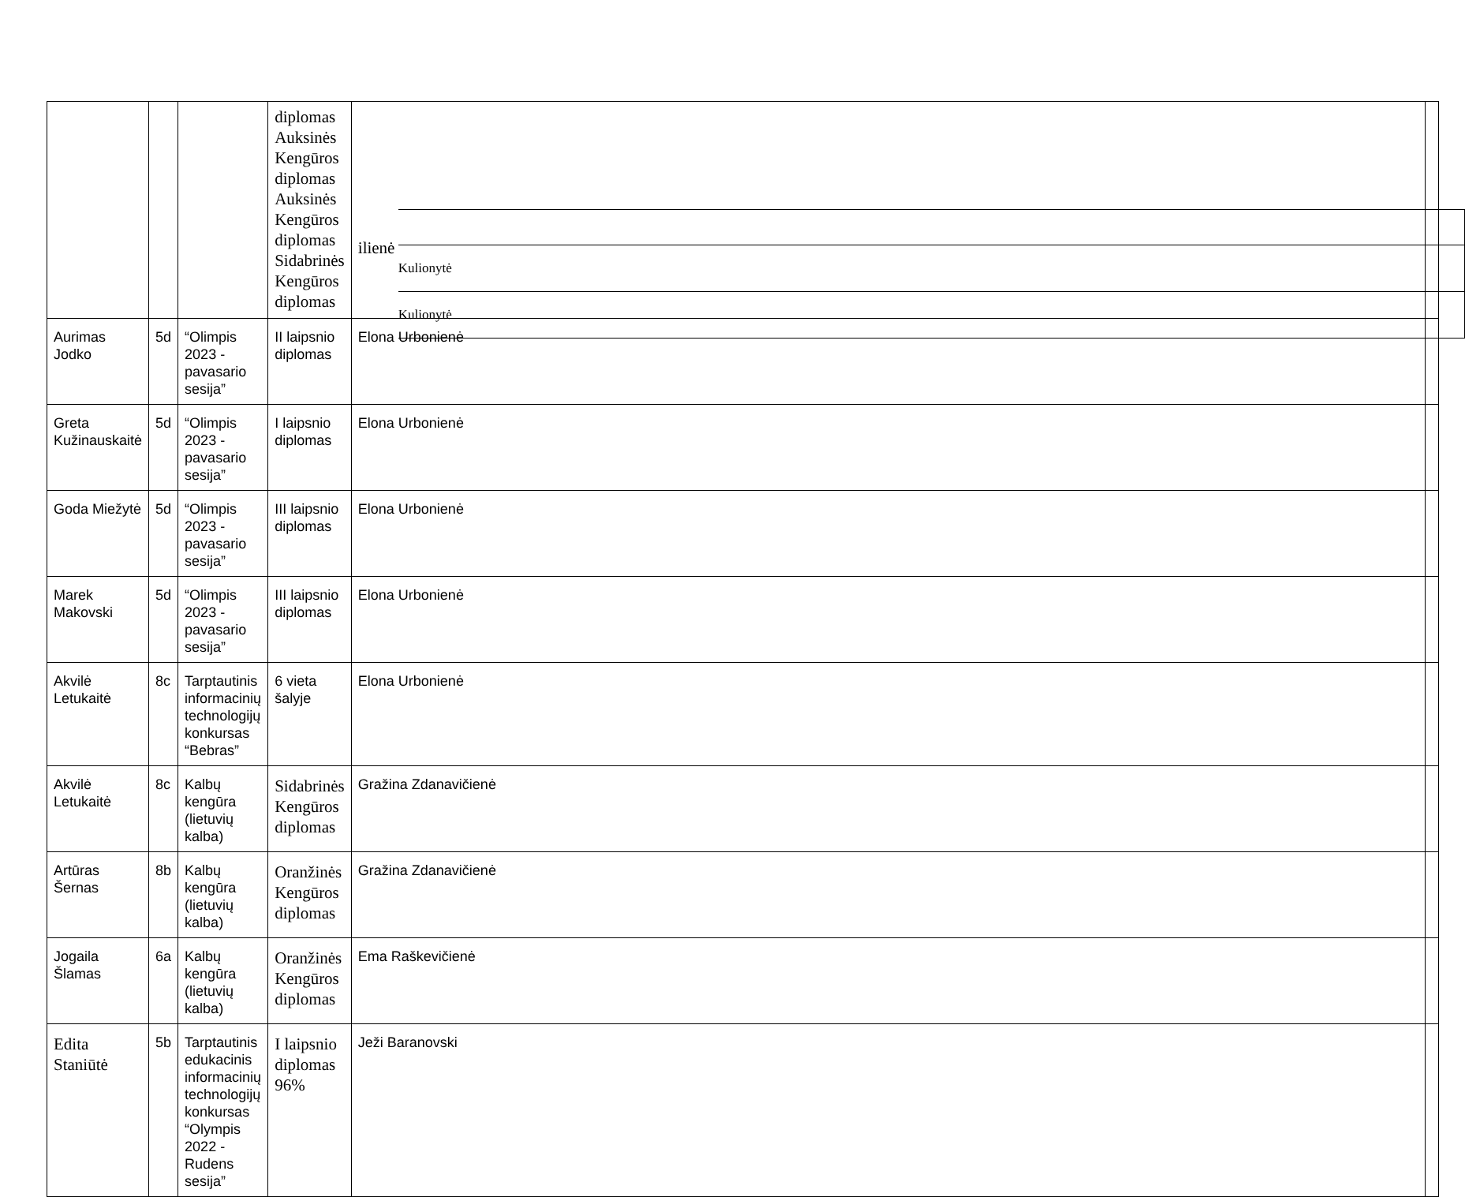| | | | diplomas Auksinės Kengūros diplomas Auksinės Kengūros diplomas Sidabrinės Kengūros diplomas | / Kulionytė / / Kulionytė / ilienė | |
| Aurimas Jodko | 5d | “Olimpis 2023 - pavasario sesija” | II laipsnio diplomas | Elona Urbonienė | |
| Greta Kužinauskaitė | 5d | “Olimpis 2023 - pavasario sesija” | I laipsnio diplomas | Elona Urbonienė | |
| Goda Miežytė | 5d | “Olimpis 2023 - pavasario sesija” | III laipsnio diplomas | Elona Urbonienė | |
| Marek Makovski | 5d | “Olimpis 2023 - pavasario sesija” | III laipsnio diplomas | Elona Urbonienė | |
| Akvilė Letukaitė | 8c | Tarptautinis informacinių technologijų konkursas “Bebras” | 6 vieta šalyje | Elona Urbonienė | |
| Akvilė Letukaitė | 8c | Kalbų kengūra (lietuvių kalba) | Sidabrinės Kengūros diplomas | Gražina Zdanavičienė | |
| Artūras Šernas | 8b | Kalbų kengūra (lietuvių kalba) | Oranžinės Kengūros diplomas | Gražina Zdanavičienė | |
| Jogaila Šlamas | 6a | Kalbų kengūra (lietuvių kalba) | Oranžinės Kengūros diplomas | Ema Raškevičienė | |
| Edita Staniūtė | 5b | Tarptautinis edukacinis informacinių technologijų konkursas “Olympis 2022 - Rudens sesija” | I laipsnio diplomas 96% | Ježi Baranovski | |